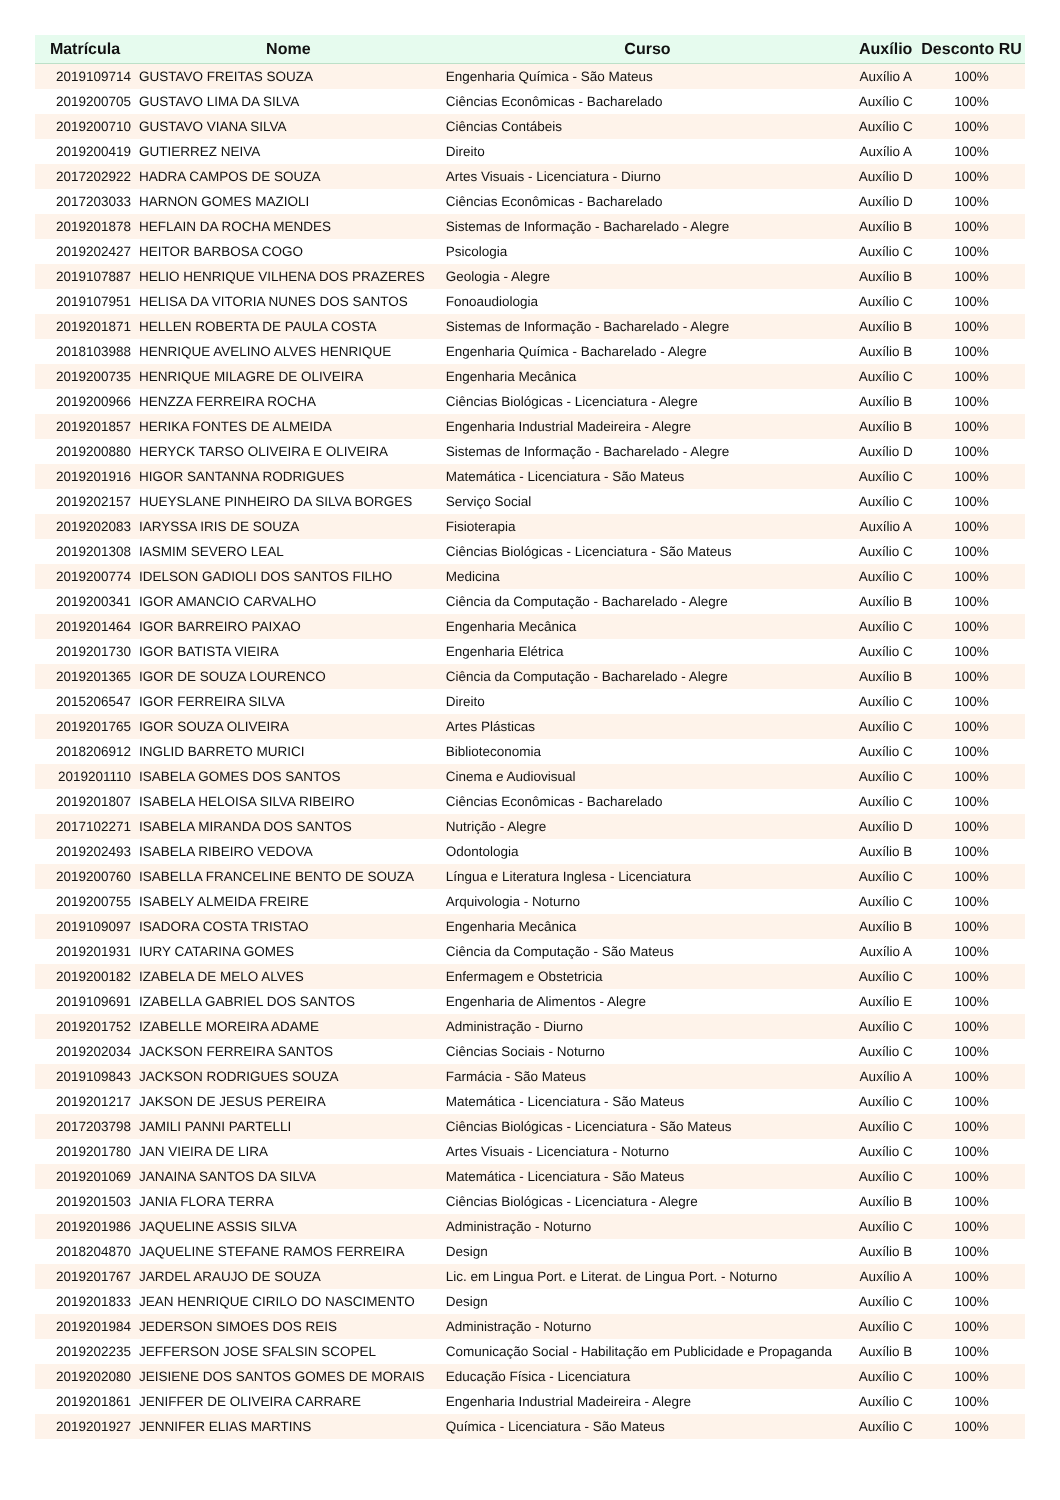| Matrícula | Nome | Curso | Auxílio | Desconto RU |
| --- | --- | --- | --- | --- |
| 2019109714 | GUSTAVO FREITAS SOUZA | Engenharia Química - São Mateus | Auxílio A | 100% |
| 2019200705 | GUSTAVO LIMA DA SILVA | Ciências Econômicas - Bacharelado | Auxílio C | 100% |
| 2019200710 | GUSTAVO VIANA SILVA | Ciências Contábeis | Auxílio C | 100% |
| 2019200419 | GUTIERREZ NEIVA | Direito | Auxílio A | 100% |
| 2017202922 | HADRA CAMPOS DE SOUZA | Artes Visuais - Licenciatura - Diurno | Auxílio D | 100% |
| 2017203033 | HARNON GOMES MAZIOLI | Ciências Econômicas - Bacharelado | Auxílio D | 100% |
| 2019201878 | HEFLAIN DA ROCHA MENDES | Sistemas de Informação - Bacharelado - Alegre | Auxílio B | 100% |
| 2019202427 | HEITOR BARBOSA COGO | Psicologia | Auxílio C | 100% |
| 2019107887 | HELIO HENRIQUE VILHENA DOS PRAZERES | Geologia - Alegre | Auxílio B | 100% |
| 2019107951 | HELISA DA VITORIA NUNES DOS SANTOS | Fonoaudiologia | Auxílio C | 100% |
| 2019201871 | HELLEN ROBERTA DE PAULA COSTA | Sistemas de Informação - Bacharelado - Alegre | Auxílio B | 100% |
| 2018103988 | HENRIQUE AVELINO ALVES HENRIQUE | Engenharia Química - Bacharelado - Alegre | Auxílio B | 100% |
| 2019200735 | HENRIQUE MILAGRE DE OLIVEIRA | Engenharia Mecânica | Auxílio C | 100% |
| 2019200966 | HENZZA FERREIRA ROCHA | Ciências Biológicas - Licenciatura - Alegre | Auxílio B | 100% |
| 2019201857 | HERIKA FONTES DE ALMEIDA | Engenharia Industrial Madeireira - Alegre | Auxílio B | 100% |
| 2019200880 | HERYCK TARSO OLIVEIRA E OLIVEIRA | Sistemas de Informação - Bacharelado - Alegre | Auxílio D | 100% |
| 2019201916 | HIGOR SANTANNA RODRIGUES | Matemática - Licenciatura - São Mateus | Auxílio C | 100% |
| 2019202157 | HUEYSLANE PINHEIRO DA SILVA BORGES | Serviço Social | Auxílio C | 100% |
| 2019202083 | IARYSSA IRIS DE SOUZA | Fisioterapia | Auxílio A | 100% |
| 2019201308 | IASMIM SEVERO LEAL | Ciências Biológicas - Licenciatura - São Mateus | Auxílio C | 100% |
| 2019200774 | IDELSON GADIOLI DOS SANTOS FILHO | Medicina | Auxílio C | 100% |
| 2019200341 | IGOR AMANCIO CARVALHO | Ciência da Computação - Bacharelado - Alegre | Auxílio B | 100% |
| 2019201464 | IGOR BARREIRO PAIXAO | Engenharia Mecânica | Auxílio C | 100% |
| 2019201730 | IGOR BATISTA VIEIRA | Engenharia Elétrica | Auxílio C | 100% |
| 2019201365 | IGOR DE SOUZA LOURENCO | Ciência da Computação - Bacharelado - Alegre | Auxílio B | 100% |
| 2015206547 | IGOR FERREIRA SILVA | Direito | Auxílio C | 100% |
| 2019201765 | IGOR SOUZA OLIVEIRA | Artes Plásticas | Auxílio C | 100% |
| 2018206912 | INGLID BARRETO MURICI | Biblioteconomia | Auxílio C | 100% |
| 2019201110 | ISABELA GOMES DOS SANTOS | Cinema e Audiovisual | Auxílio C | 100% |
| 2019201807 | ISABELA HELOISA SILVA RIBEIRO | Ciências Econômicas - Bacharelado | Auxílio C | 100% |
| 2017102271 | ISABELA MIRANDA DOS SANTOS | Nutrição - Alegre | Auxílio D | 100% |
| 2019202493 | ISABELA RIBEIRO VEDOVA | Odontologia | Auxílio B | 100% |
| 2019200760 | ISABELLA FRANCELINE BENTO DE SOUZA | Língua e Literatura Inglesa - Licenciatura | Auxílio C | 100% |
| 2019200755 | ISABELY ALMEIDA FREIRE | Arquivologia - Noturno | Auxílio C | 100% |
| 2019109097 | ISADORA COSTA TRISTAO | Engenharia Mecânica | Auxílio B | 100% |
| 2019201931 | IURY CATARINA GOMES | Ciência da Computação - São Mateus | Auxílio A | 100% |
| 2019200182 | IZABELA DE MELO ALVES | Enfermagem e Obstetricia | Auxílio C | 100% |
| 2019109691 | IZABELLA GABRIEL DOS SANTOS | Engenharia de Alimentos - Alegre | Auxílio E | 100% |
| 2019201752 | IZABELLE MOREIRA ADAME | Administração - Diurno | Auxílio C | 100% |
| 2019202034 | JACKSON FERREIRA SANTOS | Ciências Sociais - Noturno | Auxílio C | 100% |
| 2019109843 | JACKSON RODRIGUES SOUZA | Farmácia - São Mateus | Auxílio A | 100% |
| 2019201217 | JAKSON DE JESUS PEREIRA | Matemática - Licenciatura - São Mateus | Auxílio C | 100% |
| 2017203798 | JAMILI PANNI PARTELLI | Ciências Biológicas - Licenciatura - São Mateus | Auxílio C | 100% |
| 2019201780 | JAN VIEIRA DE LIRA | Artes Visuais - Licenciatura - Noturno | Auxílio C | 100% |
| 2019201069 | JANAINA SANTOS DA SILVA | Matemática - Licenciatura - São Mateus | Auxílio C | 100% |
| 2019201503 | JANIA FLORA TERRA | Ciências Biológicas - Licenciatura - Alegre | Auxílio B | 100% |
| 2019201986 | JAQUELINE ASSIS SILVA | Administração - Noturno | Auxílio C | 100% |
| 2018204870 | JAQUELINE STEFANE RAMOS FERREIRA | Design | Auxílio B | 100% |
| 2019201767 | JARDEL ARAUJO DE SOUZA | Lic. em Lingua Port. e Literat. de Lingua Port. - Noturno | Auxílio A | 100% |
| 2019201833 | JEAN HENRIQUE CIRILO DO NASCIMENTO | Design | Auxílio C | 100% |
| 2019201984 | JEDERSON SIMOES DOS REIS | Administração - Noturno | Auxílio C | 100% |
| 2019202235 | JEFFERSON JOSE SFALSIN SCOPEL | Comunicação Social - Habilitação em Publicidade e Propaganda | Auxílio B | 100% |
| 2019202080 | JEISIENE DOS SANTOS GOMES DE MORAIS | Educação Física - Licenciatura | Auxílio C | 100% |
| 2019201861 | JENIFFER DE OLIVEIRA CARRARE | Engenharia Industrial Madeireira - Alegre | Auxílio C | 100% |
| 2019201927 | JENNIFER ELIAS MARTINS | Química - Licenciatura - São Mateus | Auxílio C | 100% |